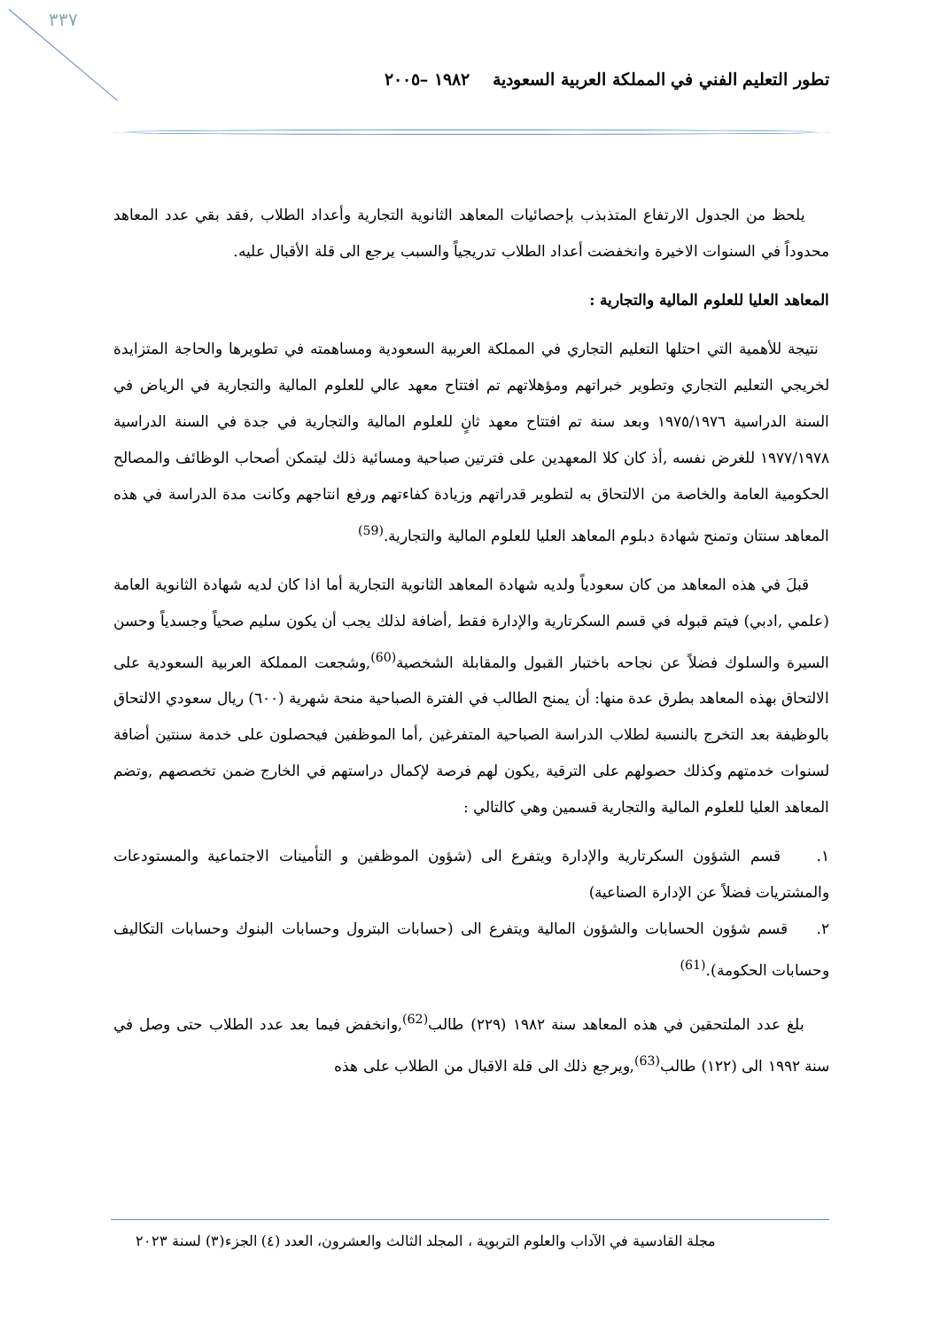٣٣٧
تطور التعليم الفني في المملكة العربية السعودية ١٩٨٢ –٢٠٠٥
يلحظ من الجدول الارتفاع المتذبذب بإحصائيات المعاهد الثانوية التجارية وأعداد الطلاب ,فقد بقي عدد المعاهد محدوداً في السنوات الاخيرة وانخفضت أعداد الطلاب تدريجياً والسبب يرجع الى قلة الأقبال عليه.
المعاهد العليا للعلوم المالية والتجارية :
نتيجة للأهمية التي احتلها التعليم التجاري في المملكة العربية السعودية ومساهمته في تطويرها والحاجة المتزايدة لخريجي التعليم التجاري وتطوير خبراتهم ومؤهلاتهم تم افتتاح معهد عالي للعلوم المالية والتجارية في الرياض في السنة الدراسية ١٩٧٥/١٩٧٦ وبعد سنة تم افتتاح معهد ثانٍ للعلوم المالية والتجارية في جدة في السنة الدراسية ١٩٧٧/١٩٧٨ للغرض نفسه ,أذ كان كلا المعهدين على فترتين صباحية ومسائية ذلك ليتمكن أصحاب الوظائف والمصالح الحكومية العامة والخاصة من الالتحاق به لتطوير قدراتهم وزيادة كفاءتهم ورفع انتاجهم وكانت مدة الدراسة في هذه المعاهد سنتان وتمنح شهادة دبلوم المعاهد العليا للعلوم المالية والتجارية.<sup>(59)</sup>
قبلَ في هذه المعاهد من كان سعودياً ولديه شهادة المعاهد الثانوية التجارية أما اذا كان لديه شهادة الثانوية العامة (علمي ,ادبي) فيتم قبوله في قسم السكرتارية والإدارة فقط ,أضافة لذلك يجب أن يكون سليم صحياً وجسدياً وحسن السيرة والسلوك فضلاً عن نجاحه باختبار القبول والمقابلة الشخصية<sup>(60)</sup>,وشجعت المملكة العربية السعودية على الالتحاق بهذه المعاهد بطرق عدة منها: أن يمنح الطالب في الفترة الصباحية منحة شهرية (٦٠٠) ريال سعودي الالتحاق بالوظيفة بعد التخرج بالنسبة لطلاب الدراسة الصباحية المتفرغين ,أما الموظفين فيحصلون على خدمة سنتين أضافة لسنوات خدمتهم وكذلك حصولهم على الترقية ,يكون لهم فرصة لإكمال دراستهم في الخارج ضمن تخصصهم ,وتضم المعاهد العليا للعلوم المالية والتجارية قسمين وهي كالتالي :
١. قسم الشؤون السكرتارية والإدارة ويتفرع الى (شؤون الموظفين و التأمينات الاجتماعية والمستودعات والمشتريات فضلاً عن الإدارة الصناعية)
٢. قسم شؤون الحسابات والشؤون المالية ويتفرع الى (حسابات البترول وحسابات البنوك وحسابات التكاليف وحسابات الحكومة).<sup>(61)</sup>
بلغ عدد الملتحقين في هذه المعاهد سنة ١٩٨٢ (٢٢٩) طالب<sup>(62)</sup>,وانخفض فيما بعد عدد الطلاب حتى وصل في سنة ١٩٩٢ الى (١٢٢) طالب<sup>(63)</sup>,ويرجع ذلك الى قلة الاقبال من الطلاب على هذه
مجلة القادسية في الآداب والعلوم التربوية ، المجلد الثالث والعشرون، العدد (٤) الجزء(٣) لسنة ٢٠٢٣